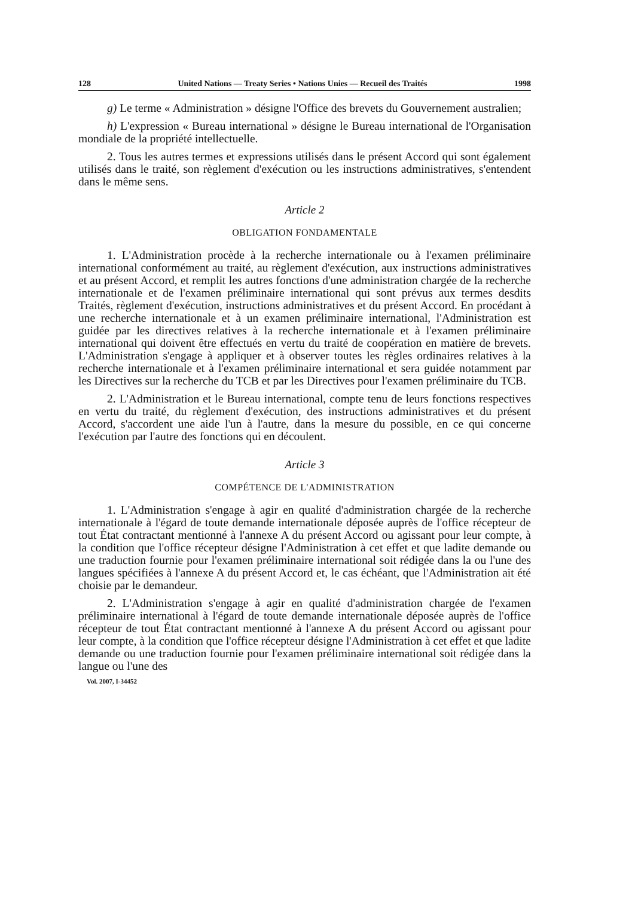128 United Nations — Treaty Series • Nations Unies — Recueil des Traités 1998
g) Le terme « Administration » désigne l'Office des brevets du Gouvernement australien;
h) L'expression « Bureau international » désigne le Bureau international de l'Organisation mondiale de la propriété intellectuelle.
2. Tous les autres termes et expressions utilisés dans le présent Accord qui sont également utilisés dans le traité, son règlement d'exécution ou les instructions administratives, s'entendent dans le même sens.
Article 2
OBLIGATION FONDAMENTALE
1. L'Administration procède à la recherche internationale ou à l'examen préliminaire international conformément au traité, au règlement d'exécution, aux instructions administratives et au présent Accord, et remplit les autres fonctions d'une administration chargée de la recherche internationale et de l'examen préliminaire international qui sont prévus aux termes desdits Traités, règlement d'exécution, instructions administratives et du présent Accord. En procédant à une recherche internationale et à un examen préliminaire international, l'Administration est guidée par les directives relatives à la recherche internationale et à l'examen préliminaire international qui doivent être effectués en vertu du traité de coopération en matière de brevets. L'Administration s'engage à appliquer et à observer toutes les règles ordinaires relatives à la recherche internationale et à l'examen préliminaire international et sera guidée notamment par les Directives sur la recherche du TCB et par les Directives pour l'examen préliminaire du TCB.
2. L'Administration et le Bureau international, compte tenu de leurs fonctions respectives en vertu du traité, du règlement d'exécution, des instructions administratives et du présent Accord, s'accordent une aide l'un à l'autre, dans la mesure du possible, en ce qui concerne l'exécution par l'autre des fonctions qui en découlent.
Article 3
COMPÉTENCE DE L'ADMINISTRATION
1. L'Administration s'engage à agir en qualité d'administration chargée de la recherche internationale à l'égard de toute demande internationale déposée auprès de l'office récepteur de tout État contractant mentionné à l'annexe A du présent Accord ou agissant pour leur compte, à la condition que l'office récepteur désigne l'Administration à cet effet et que ladite demande ou une traduction fournie pour l'examen préliminaire international soit rédigée dans la ou l'une des langues spécifiées à l'annexe A du présent Accord et, le cas échéant, que l'Administration ait été choisie par le demandeur.
2. L'Administration s'engage à agir en qualité d'administration chargée de l'examen préliminaire international à l'égard de toute demande internationale déposée auprès de l'office récepteur de tout État contractant mentionné à l'annexe A du présent Accord ou agissant pour leur compte, à la condition que l'office récepteur désigne l'Administration à cet effet et que ladite demande ou une traduction fournie pour l'examen préliminaire international soit rédigée dans la langue ou l'une des
Vol. 2007, I-34452